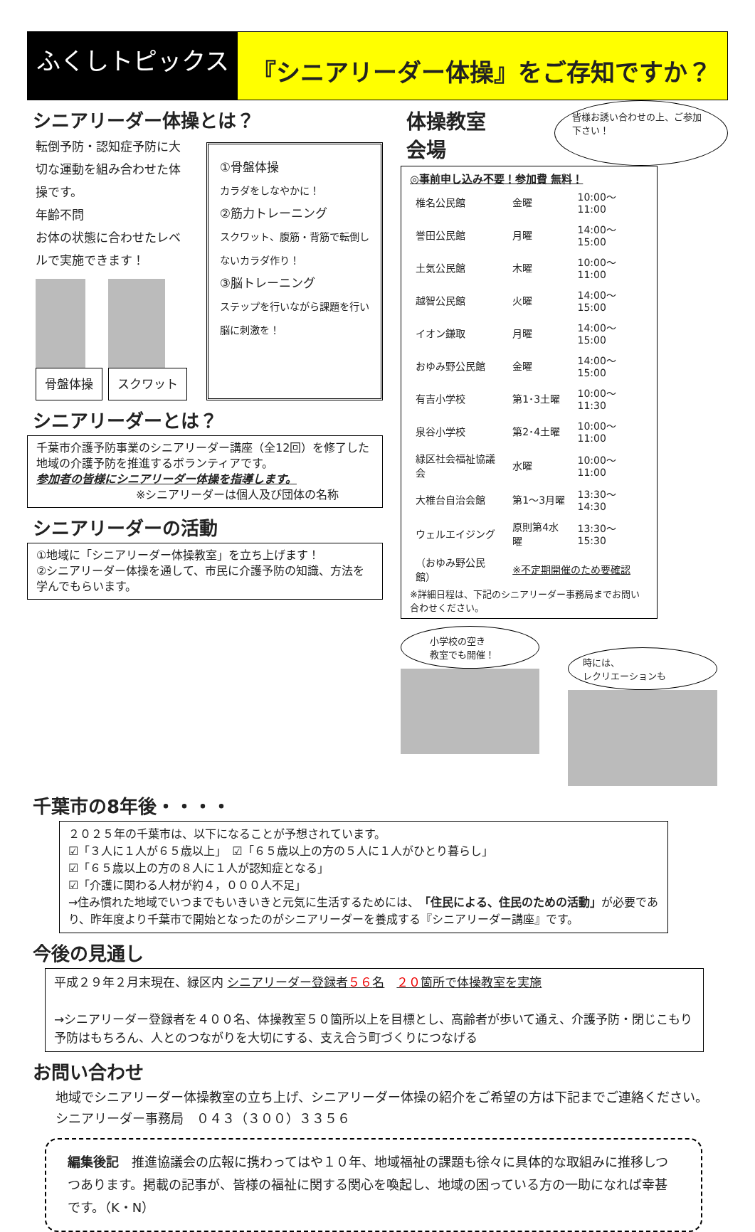ふくしトピックス
『シニアリーダー体操』をご存知ですか？
シニアリーダー体操とは？
転倒予防・認知症予防に大切な運動を組み合わせた体操です。
年齢不問
お体の状態に合わせたレベルで実施できます！
骨盤体操 スクワット
①骨盤体操
カラダをしなやかに！
②筋力トレーニング
スクワット、腹筋・背筋で転倒しないカラダ作り！
③脳トレーニング
ステップを行いながら課題を行い脳に刺激を！
シニアリーダーとは？
千葉市介護予防事業のシニアリーダー講座（全12回）を修了した地域の介護予防を推進するボランティアです。
参加者の皆様にシニアリーダー体操を指導します。
※シニアリーダーは個人及び団体の名称
シニアリーダーの活動
①地域に「シニアリーダー体操教室」を立ち上げます！
②シニアリーダー体操を通して、市民に介護予防の知識、方法を学んでもらいます。
体操教室 会場
皆様お誘い合わせの上、ご参加下さい！
◎事前申し込み不要！参加費 無料！
| 椎名公民館 | 金曜 | 10:00～11:00 |
| 誉田公民館 | 月曜 | 14:00～15:00 |
| 土気公民館 | 木曜 | 10:00～11:00 |
| 越智公民館 | 火曜 | 14:00～15:00 |
| イオン鎌取 | 月曜 | 14:00～15:00 |
| おゆみ野公民館 | 金曜 | 14:00～15:00 |
| 有吉小学校 | 第1･3土曜 | 10:00～11:30 |
| 泉谷小学校 | 第2･4土曜 | 10:00～11:00 |
| 緑区社会福祉協議会 | 水曜 | 10:00～11:00 |
| 大椎台自治会館 | 第1～3月曜 | 13:30～14:30 |
| ウェルエイジング | 原則第4水曜 | 13:30～15:30 |
| （おゆみ野公民館） | ※不定期開催のため要確認 | |
※詳細日程は、下記のシニアリーダー事務局までお問い合わせください。
小学校の空き
教室でも開催！
時には、
レクリエーションも
千葉市の8年後・・・・
２０２５年の千葉市は、以下になることが予想されています。
☑「３人に１人が６５歳以上」　☑「６５歳以上の方の５人に１人がひとり暮らし」
☑「６５歳以上の方の８人に１人が認知症となる」
☑「介護に関わる人材が約４，０００人不足」
→住み慣れた地域でいつまでもいきいきと元気に生活するためには、「住民による、住民のための活動」が必要であり、昨年度より千葉市で開始となったのがシニアリーダーを養成する『シニアリーダー講座』です。
今後の見通し
平成２９年２月末現在、緑区内 シニアリーダー登録者５６名　２０箇所で体操教室を実施
→シニアリーダー登録者を４００名、体操教室５０箇所以上を目標とし、高齢者が歩いて通え、介護予防・閉じこもり予防はもちろん、人とのつながりを大切にする、支え合う町づくりにつなげる
お問い合わせ
地域でシニアリーダー体操教室の立ち上げ、シニアリーダー体操の紹介をご希望の方は下記までご連絡ください。　　シニアリーダー事務局　０４３（３００）３３５６
編集後記　推進協議会の広報に携わってはや１０年、地域福祉の課題も徐々に具体的な取組みに推移しつつあります。掲載の記事が、皆様の福祉に関する関心を喚起し、地域の困っている方の一助になれば幸甚です。（K・N）